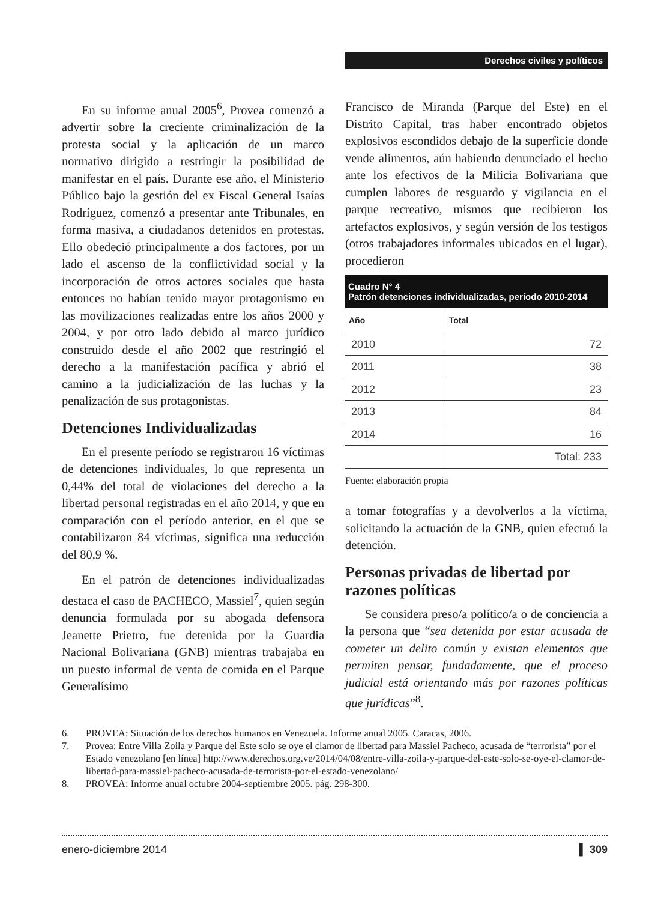Derechos civiles y políticos
En su informe anual 2005<sup>6</sup>, Provea comenzó a advertir sobre la creciente criminalización de la protesta social y la aplicación de un marco normativo dirigido a restringir la posibilidad de manifestar en el país. Durante ese año, el Ministerio Público bajo la gestión del ex Fiscal General Isaías Rodríguez, comenzó a presentar ante Tribunales, en forma masiva, a ciudadanos detenidos en protestas. Ello obedeció principalmente a dos factores, por un lado el ascenso de la conflictividad social y la incorporación de otros actores sociales que hasta entonces no habían tenido mayor protagonismo en las movilizaciones realizadas entre los años 2000 y 2004, y por otro lado debido al marco jurídico construido desde el año 2002 que restringió el derecho a la manifestación pacífica y abrió el camino a la judicialización de las luchas y la penalización de sus protagonistas.
Detenciones Individualizadas
En el presente período se registraron 16 víctimas de detenciones individuales, lo que representa un 0,44% del total de violaciones del derecho a la libertad personal registradas en el año 2014, y que en comparación con el período anterior, en el que se contabilizaron 84 víctimas, significa una reducción del 80,9 %.
En el patrón de detenciones individualizadas destaca el caso de PACHECO, Massiel<sup>7</sup>, quien según denuncia formulada por su abogada defensora Jeanette Prietro, fue detenida por la Guardia Nacional Bolivariana (GNB) mientras trabajaba en un puesto informal de venta de comida en el Parque Generalísimo
Francisco de Miranda (Parque del Este) en el Distrito Capital, tras haber encontrado objetos explosivos escondidos debajo de la superficie donde vende alimentos, aún habiendo denunciado el hecho ante los efectivos de la Milicia Bolivariana que cumplen labores de resguardo y vigilancia en el parque recreativo, mismos que recibieron los artefactos explosivos, y según versión de los testigos (otros trabajadores informales ubicados en el lugar), procedieron
| Cuadro N° 4 Patrón detenciones individualizadas, período 2010-2014 | |
| --- | --- |
| Año | Total |
| 2010 | 72 |
| 2011 | 38 |
| 2012 | 23 |
| 2013 | 84 |
| 2014 | 16 |
| | Total: 233 |
Fuente: elaboración propia
a tomar fotografías y a devolverlos a la víctima, solicitando la actuación de la GNB, quien efectuó la detención.
Personas privadas de libertad por razones políticas
Se considera preso/a político/a o de conciencia a la persona que “sea detenida por estar acusada de cometer un delito común y existan elementos que permiten pensar, fundadamente, que el proceso judicial está orientando más por razones políticas que jurídicas”<sup>8</sup>.
6. PROVEA: Situación de los derechos humanos en Venezuela. Informe anual 2005. Caracas, 2006.
7. Provea: Entre Villa Zoila y Parque del Este solo se oye el clamor de libertad para Massiel Pacheco, acusada de “terrorista” por el Estado venezolano [en línea] http://www.derechos.org.ve/2014/04/08/entre-villa-zoila-y-parque-del-este-solo-se-oye-el-clamor-de-libertad-para-massiel-pacheco-acusada-de-terrorista-por-el-estado-venezolano/
8. PROVEA: Informe anual octubre 2004-septiembre 2005. pág. 298-300.
enero-diciembre 2014 ▌ 309